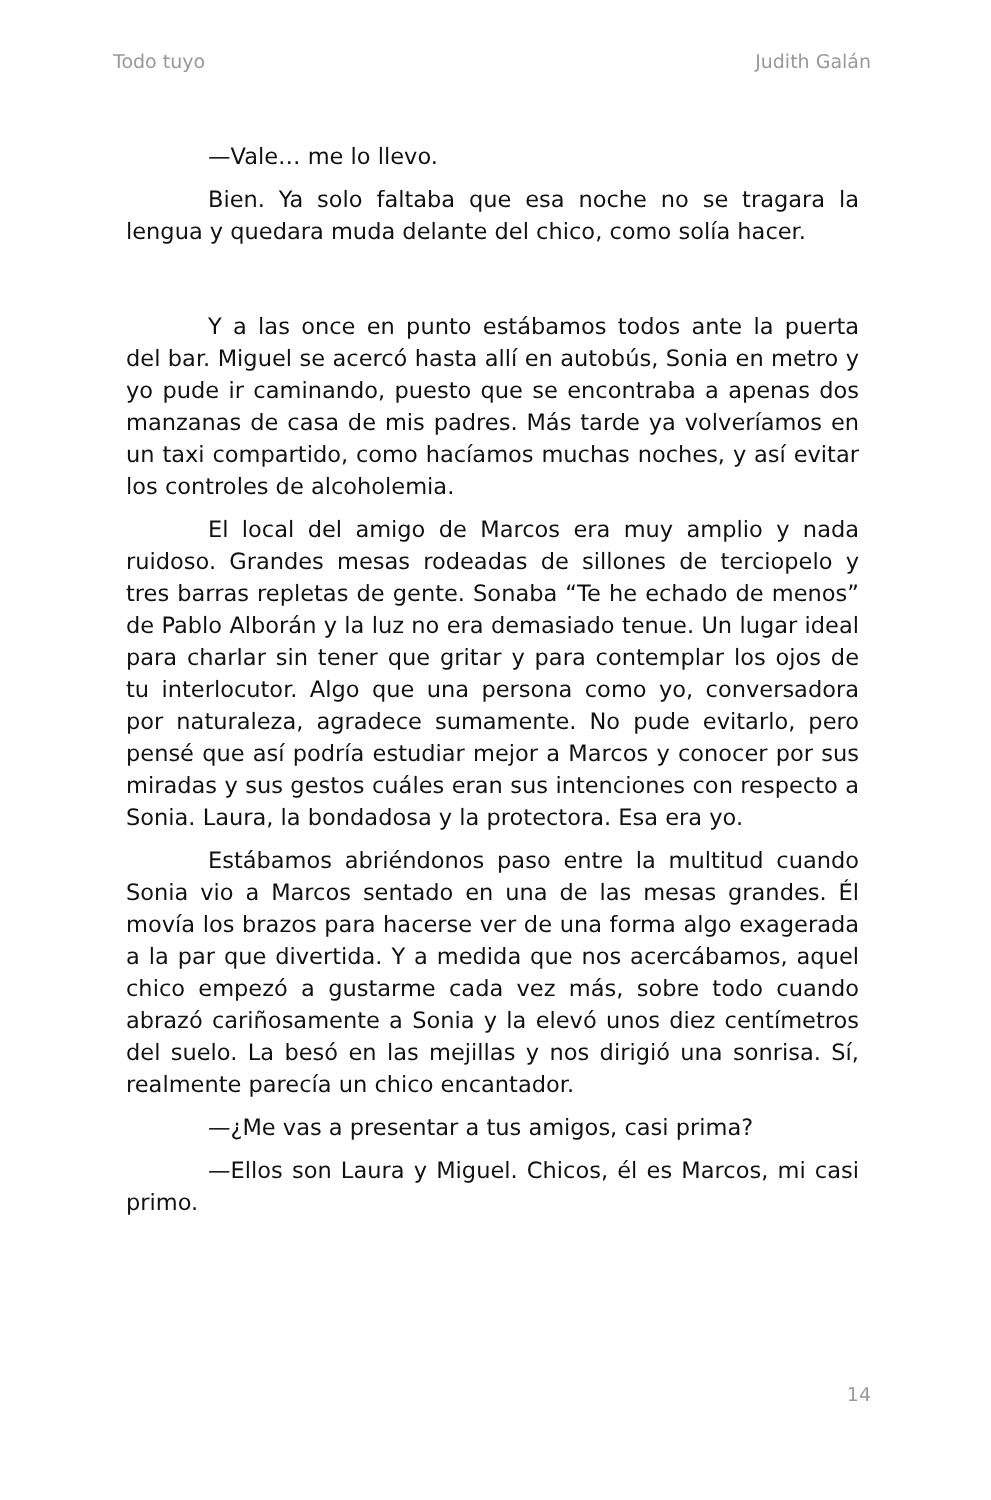Todo tuyo Judith Galán
—Vale… me lo llevo.
Bien. Ya solo faltaba que esa noche no se tragara la lengua y quedara muda delante del chico, como solía hacer.
Y a las once en punto estábamos todos ante la puerta del bar. Miguel se acercó hasta allí en autobús, Sonia en metro y yo pude ir caminando, puesto que se encontraba a apenas dos manzanas de casa de mis padres. Más tarde ya volveríamos en un taxi compartido, como hacíamos muchas noches, y así evitar los controles de alcoholemia.
El local del amigo de Marcos era muy amplio y nada ruidoso. Grandes mesas rodeadas de sillones de terciopelo y tres barras repletas de gente. Sonaba “Te he echado de menos” de Pablo Alborán y la luz no era demasiado tenue. Un lugar ideal para charlar sin tener que gritar y para contemplar los ojos de tu interlocutor. Algo que una persona como yo, conversadora por naturaleza, agradece sumamente. No pude evitarlo, pero pensé que así podría estudiar mejor a Marcos y conocer por sus miradas y sus gestos cuáles eran sus intenciones con respecto a Sonia. Laura, la bondadosa y la protectora. Esa era yo.
Estábamos abriéndonos paso entre la multitud cuando Sonia vio a Marcos sentado en una de las mesas grandes. Él movía los brazos para hacerse ver de una forma algo exagerada a la par que divertida. Y a medida que nos acercábamos, aquel chico empezó a gustarme cada vez más, sobre todo cuando abrazó cariñosamente a Sonia y la elevó unos diez centímetros del suelo. La besó en las mejillas y nos dirigió una sonrisa. Sí, realmente parecía un chico encantador.
—¿Me vas a presentar a tus amigos, casi prima?
—Ellos son Laura y Miguel. Chicos, él es Marcos, mi casi primo.
14